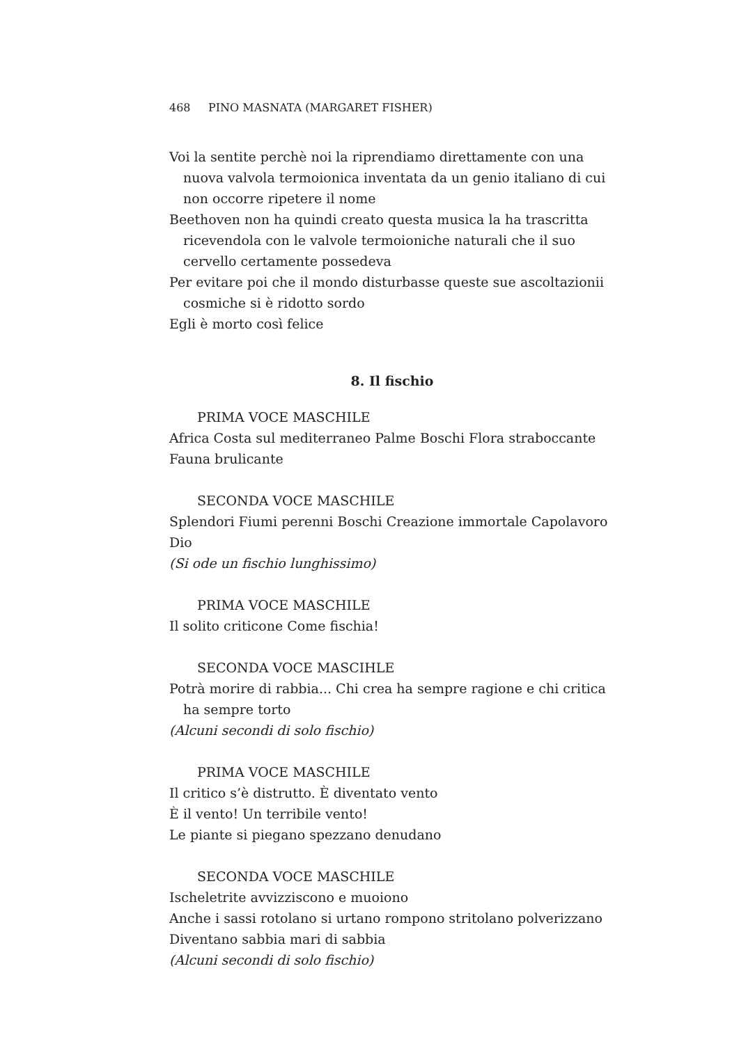468 PINO MASNATA (MARGARET FISHER)
Voi la sentite perchè noi la riprendiamo direttamente con una nuova valvola termoionica inventata da un genio italiano di cui non occorre ripetere il nome
Beethoven non ha quindi creato questa musica la ha trascritta ricevendola con le valvole termoioniche naturali che il suo cervello certamente possedeva
Per evitare poi che il mondo disturbasse queste sue ascoltazionii cosmiche si è ridotto sordo
Egli è morto così felice
8. Il fischio
PRIMA VOCE MASCHILE
Africa Costa sul mediterraneo Palme Boschi Flora straboccante Fauna brulicante
SECONDA VOCE MASCHILE
Splendori Fiumi perenni Boschi Creazione immortale Capolavoro Dio
(Si ode un fischio lunghissimo)
PRIMA VOCE MASCHILE
Il solito criticone Come fischia!
SECONDA VOCE MASCIHLE
Potrà morire di rabbia... Chi crea ha sempre ragione e chi critica ha sempre torto
(Alcuni secondi di solo fischio)
PRIMA VOCE MASCHILE
Il critico s’è distrutto. È diventato vento
È il vento! Un terribile vento!
Le piante si piegano spezzano denudano
SECONDA VOCE MASCHILE
Ischeletrite avvizziscono e muoiono
Anche i sassi rotolano si urtano rompono stritolano polverizzano
Diventano sabbia mari di sabbia
(Alcuni secondi di solo fischio)